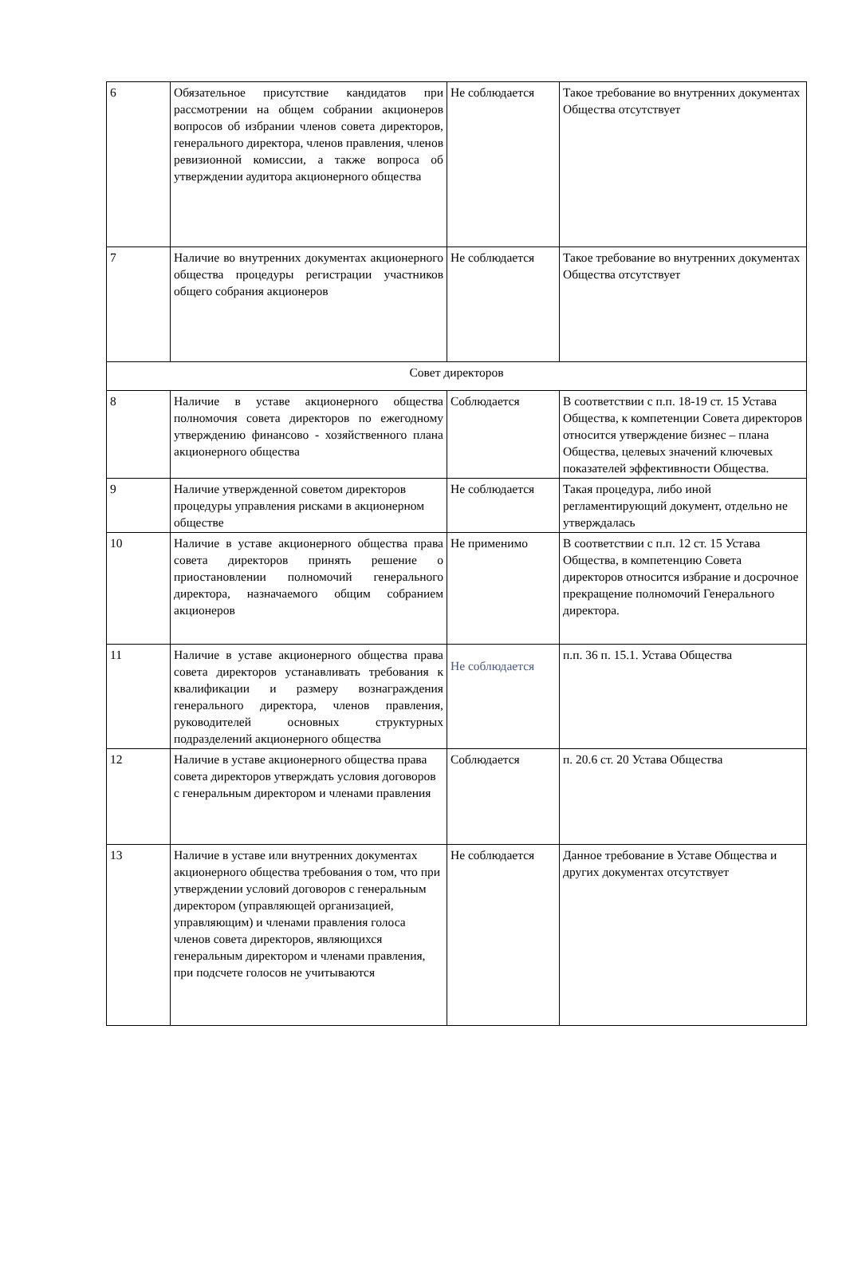| 6 | Обязательное присутствие кандидатов при рассмотрении на общем собрании акционеров вопросов об избрании членов совета директоров, генерального директора, членов правления, членов ревизионной комиссии, а также вопроса об утверждении аудитора акционерного общества | Не соблюдается | Такое требование во внутренних документах Общества отсутствует |
| 7 | Наличие во внутренних документах акционерного общества процедуры регистрации участников общего собрания акционеров | Не соблюдается | Такое требование во внутренних документах Общества отсутствует |
| Совет директоров | | | |
| 8 | Наличие в уставе акционерного общества полномочия совета директоров по ежегодному утверждению финансово - хозяйственного плана акционерного общества | Соблюдается | В соответствии с п.п. 18-19 ст. 15 Устава Общества, к компетенции Совета директоров относится утверждение бизнес – плана Общества, целевых значений ключевых показателей эффективности Общества. |
| 9 | Наличие утвержденной советом директоров процедуры управления рисками в акционерном обществе | Не соблюдается | Такая процедура, либо иной регламентирующий документ, отдельно не утверждалась |
| 10 | Наличие в уставе акционерного общества права совета директоров принять решение о приостановлении полномочий генерального директора, назначаемого общим собранием акционеров | Не применимо | В соответствии с п.п. 12 ст. 15 Устава Общества, в компетенцию Совета директоров относится избрание и досрочное прекращение полномочий Генерального директора. |
| 11 | Наличие в уставе акционерного общества права совета директоров устанавливать требования к квалификации и размеру вознаграждения генерального директора, членов правления, руководителей основных структурных подразделений акционерного общества | Не соблюдается | п.п. 36 п. 15.1. Устава Общества |
| 12 | Наличие в уставе акционерного общества права совета директоров утверждать условия договоров с генеральным директором и членами правления | Соблюдается | п. 20.6 ст. 20 Устава Общества |
| 13 | Наличие в уставе или внутренних документах акционерного общества требования о том, что при утверждении условий договоров с генеральным директором (управляющей организацией, управляющим) и членами правления голоса членов совета директоров, являющихся генеральным директором и членами правления, при подсчете голосов не учитываются | Не соблюдается | Данное требование в Уставе Общества и других документах отсутствует |